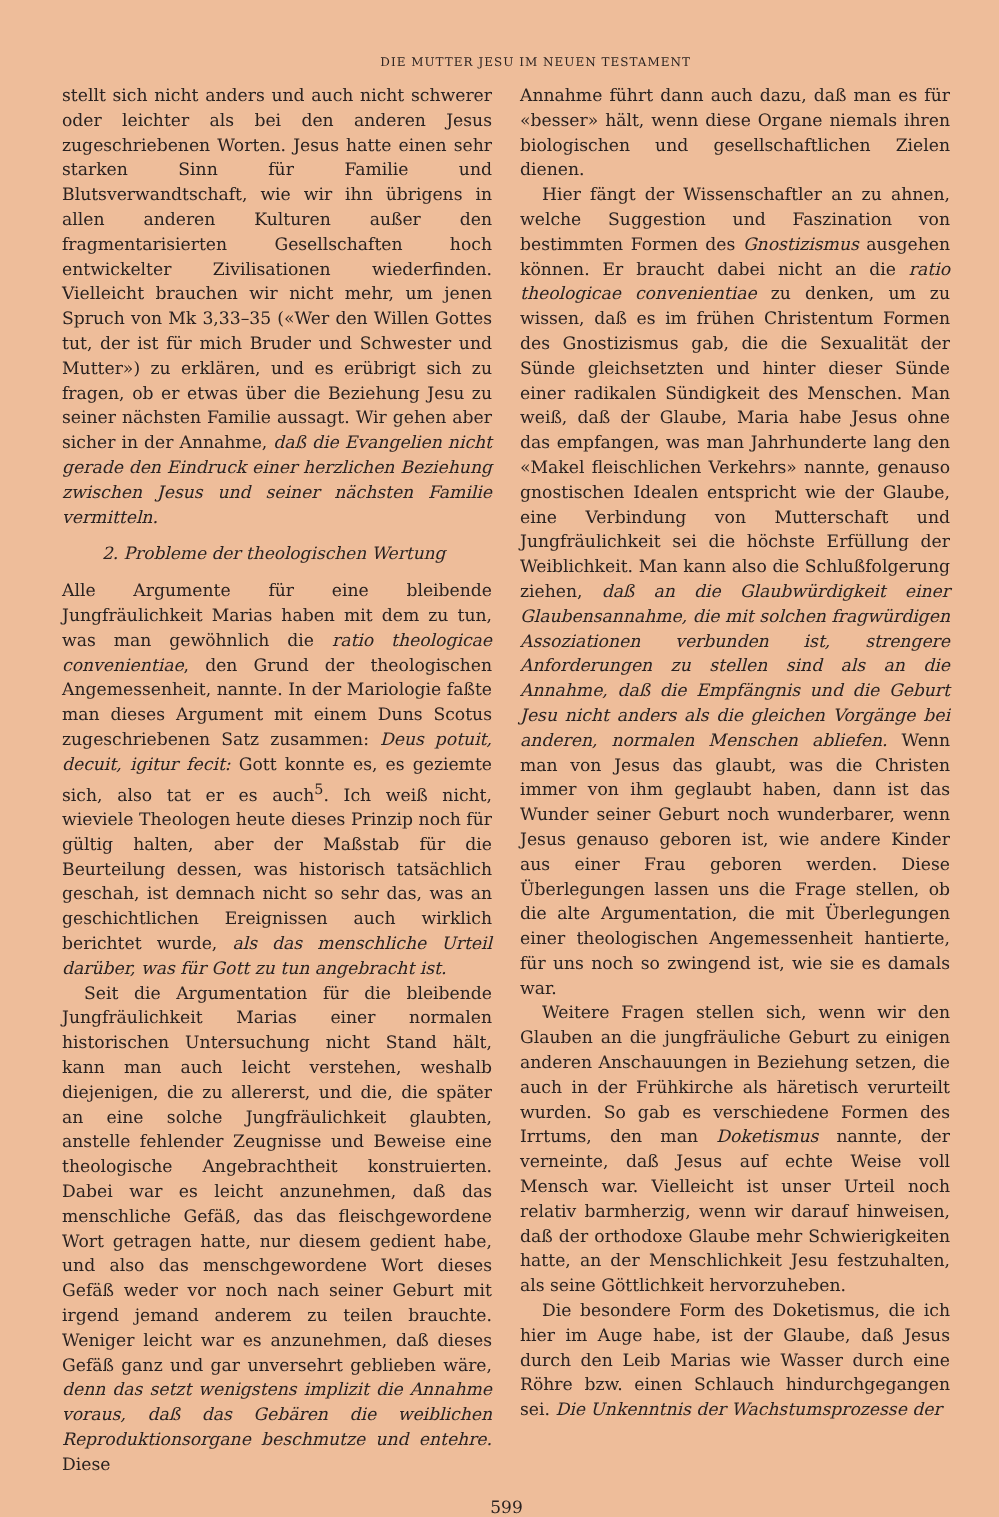DIE MUTTER JESU IM NEUEN TESTAMENT
stellt sich nicht anders und auch nicht schwerer oder leichter als bei den anderen Jesus zugeschriebenen Worten. Jesus hatte einen sehr starken Sinn für Familie und Blutsverwandtschaft, wie wir ihn übrigens in allen anderen Kulturen außer den fragmentarisierten Gesellschaften hoch entwickelter Zivilisationen wiederfinden. Vielleicht brauchen wir nicht mehr, um jenen Spruch von Mk 3,33–35 («Wer den Willen Gottes tut, der ist für mich Bruder und Schwester und Mutter») zu erklären, und es erübrigt sich zu fragen, ob er etwas über die Beziehung Jesu zu seiner nächsten Familie aussagt. Wir gehen aber sicher in der Annahme, daß die Evangelien nicht gerade den Eindruck einer herzlichen Beziehung zwischen Jesus und seiner nächsten Familie vermitteln.
2. Probleme der theologischen Wertung
Alle Argumente für eine bleibende Jungfräulichkeit Marias haben mit dem zu tun, was man gewöhnlich die ratio theologicae convenientiae, den Grund der theologischen Angemessenheit, nannte. In der Mariologie faßte man dieses Argument mit einem Duns Scotus zugeschriebenen Satz zusammen: Deus potuit, decuit, igitur fecit: Gott konnte es, es geziemte sich, also tat er es auch<sup>5</sup>. Ich weiß nicht, wieviele Theologen heute dieses Prinzip noch für gültig halten, aber der Maßstab für die Beurteilung dessen, was historisch tatsächlich geschah, ist demnach nicht so sehr das, was an geschichtlichen Ereignissen auch wirklich berichtet wurde, als das menschliche Urteil darüber, was für Gott zu tun angebracht ist.
Seit die Argumentation für die bleibende Jungfräulichkeit Marias einer normalen historischen Untersuchung nicht Stand hält, kann man auch leicht verstehen, weshalb diejenigen, die zu allererst, und die, die später an eine solche Jungfräulichkeit glaubten, anstelle fehlender Zeugnisse und Beweise eine theologische Angebrachtheit konstruierten. Dabei war es leicht anzunehmen, daß das menschliche Gefäß, das das fleischgewordene Wort getragen hatte, nur diesem gedient habe, und also das menschgewordene Wort dieses Gefäß weder vor noch nach seiner Geburt mit irgend jemand anderem zu teilen brauchte. Weniger leicht war es anzunehmen, daß dieses Gefäß ganz und gar unversehrt geblieben wäre, denn das setzt wenigstens implizit die Annahme voraus, daß das Gebären die weiblichen Reproduktionsorgane beschmutze und entehre. Diese
Annahme führt dann auch dazu, daß man es für «besser» hält, wenn diese Organe niemals ihren biologischen und gesellschaftlichen Zielen dienen.
Hier fängt der Wissenschaftler an zu ahnen, welche Suggestion und Faszination von bestimmten Formen des Gnostizismus ausgehen können. Er braucht dabei nicht an die ratio theologicae convenientiae zu denken, um zu wissen, daß es im frühen Christentum Formen des Gnostizismus gab, die die Sexualität der Sünde gleichsetzten und hinter dieser Sünde einer radikalen Sündigkeit des Menschen. Man weiß, daß der Glaube, Maria habe Jesus ohne das empfangen, was man Jahrhunderte lang den «Makel fleischlichen Verkehrs» nannte, genauso gnostischen Idealen entspricht wie der Glaube, eine Verbindung von Mutterschaft und Jungfräulichkeit sei die höchste Erfüllung der Weiblichkeit. Man kann also die Schlußfolgerung ziehen, daß an die Glaubwürdigkeit einer Glaubensannahme, die mit solchen fragwürdigen Assoziationen verbunden ist, strengere Anforderungen zu stellen sind als an die Annahme, daß die Empfängnis und die Geburt Jesu nicht anders als die gleichen Vorgänge bei anderen, normalen Menschen abliefen. Wenn man von Jesus das glaubt, was die Christen immer von ihm geglaubt haben, dann ist das Wunder seiner Geburt noch wunderbarer, wenn Jesus genauso geboren ist, wie andere Kinder aus einer Frau geboren werden. Diese Überlegungen lassen uns die Frage stellen, ob die alte Argumentation, die mit Überlegungen einer theologischen Angemessenheit hantierte, für uns noch so zwingend ist, wie sie es damals war.
Weitere Fragen stellen sich, wenn wir den Glauben an die jungfräuliche Geburt zu einigen anderen Anschauungen in Beziehung setzen, die auch in der Frühkirche als häretisch verurteilt wurden. So gab es verschiedene Formen des Irrtums, den man Doketismus nannte, der verneinte, daß Jesus auf echte Weise voll Mensch war. Vielleicht ist unser Urteil noch relativ barmherzig, wenn wir darauf hinweisen, daß der orthodoxe Glaube mehr Schwierigkeiten hatte, an der Menschlichkeit Jesu festzuhalten, als seine Göttlichkeit hervorzuheben.
Die besondere Form des Doketismus, die ich hier im Auge habe, ist der Glaube, daß Jesus durch den Leib Marias wie Wasser durch eine Röhre bzw. einen Schlauch hindurchgegangen sei. Die Unkenntnis der Wachstumsprozesse der
599